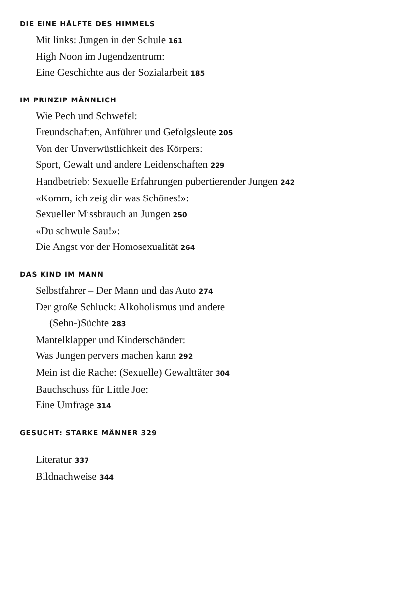DIE EINE HÄLFTE DES HIMMELS
Mit links: Jungen in der Schule 161
High Noon im Jugendzentrum:
Eine Geschichte aus der Sozialarbeit 185
IM PRINZIP MÄNNLICH
Wie Pech und Schwefel:
Freundschaften, Anführer und Gefolgsleute 205
Von der Unverwüstlichkeit des Körpers:
Sport, Gewalt und andere Leidenschaften 229
Handbetrieb: Sexuelle Erfahrungen pubertierender Jungen 242
«Komm, ich zeig dir was Schönes!»:
Sexueller Missbrauch an Jungen 250
«Du schwule Sau!»:
Die Angst vor der Homosexualität 264
DAS KIND IM MANN
Selbstfahrer – Der Mann und das Auto 274
Der große Schluck: Alkoholismus und andere
(Sehn-)Süchte 283
Mantelklapper und Kinderschänder:
Was Jungen pervers machen kann 292
Mein ist die Rache: (Sexuelle) Gewalttäter 304
Bauchschuss für Little Joe:
Eine Umfrage 314
GESUCHT: STARKE MÄNNER 329
Literatur 337
Bildnachweise 344